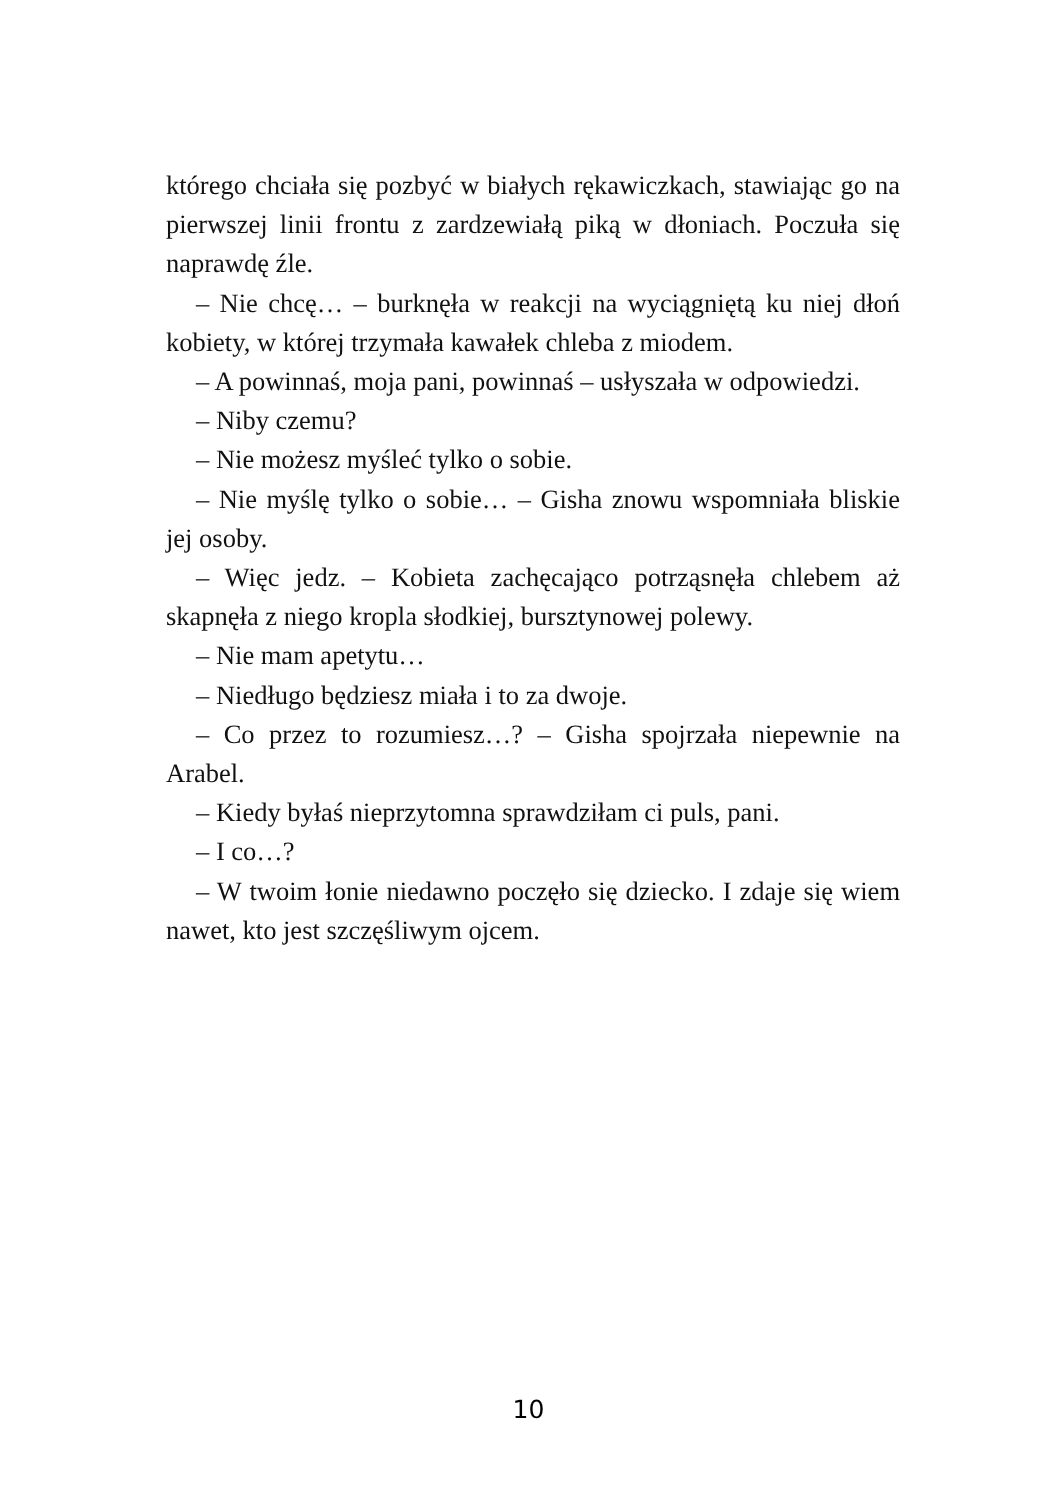którego chciała się pozbyć w białych rękawiczkach, stawiając go na pierwszej linii frontu z zardzewiałą piką w dłoniach. Poczuła się naprawdę źle.
– Nie chcę… – burknęła w reakcji na wyciągniętą ku niej dłoń kobiety, w której trzymała kawałek chleba z miodem.
– A powinnaś, moja pani, powinnaś – usłyszała w odpowiedzi.
– Niby czemu?
– Nie możesz myśleć tylko o sobie.
– Nie myślę tylko o sobie… – Gisha znowu wspomniała bliskie jej osoby.
– Więc jedz. – Kobieta zachęcająco potrząsnęła chlebem aż skapnęła z niego kropla słodkiej, bursztynowej polewy.
– Nie mam apetytu…
– Niedługo będziesz miała i to za dwoje.
– Co przez to rozumiesz…? – Gisha spojrzała niepewnie na Arabel.
– Kiedy byłaś nieprzytomna sprawdziłam ci puls, pani.
– I co…?
– W twoim łonie niedawno poczęło się dziecko. I zdaje się wiem nawet, kto jest szczęśliwym ojcem.
10